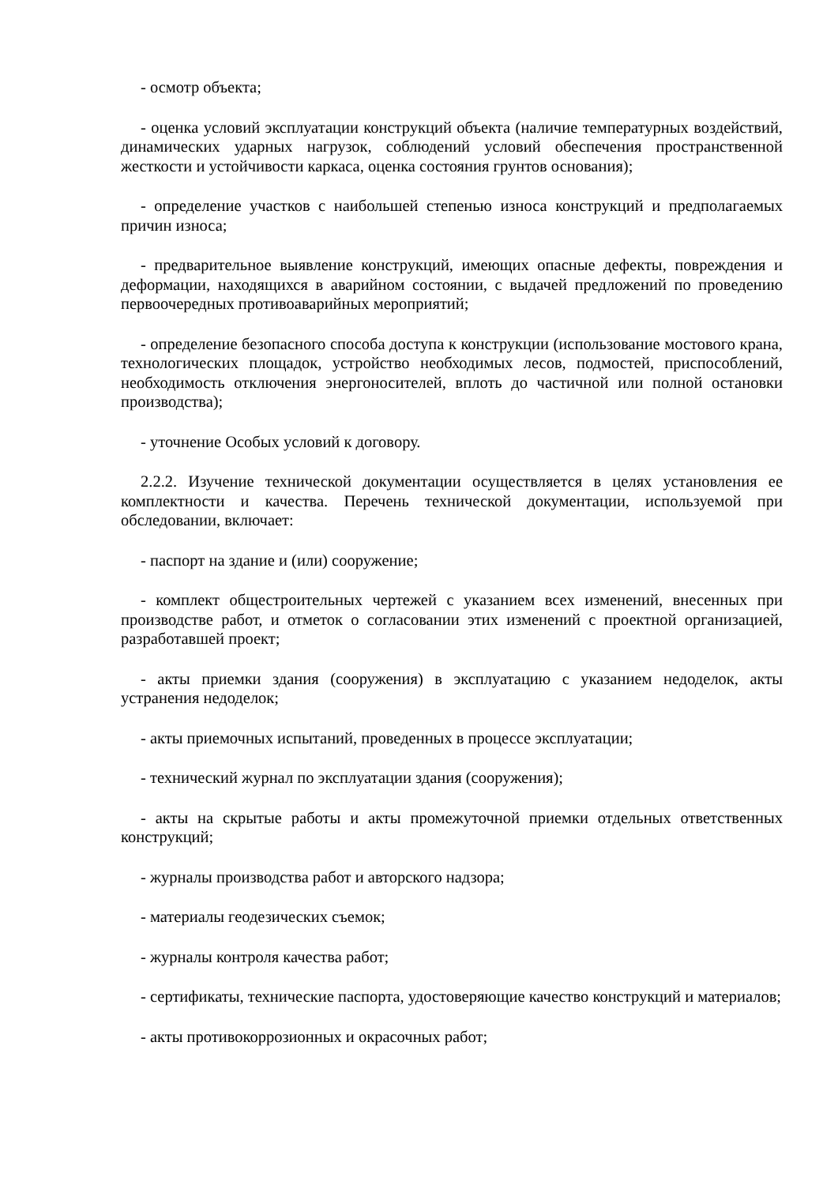- осмотр объекта;
- оценка условий эксплуатации конструкций объекта (наличие температурных воздействий, динамических ударных нагрузок, соблюдений условий обеспечения пространственной жесткости и устойчивости каркаса, оценка состояния грунтов основания);
- определение участков с наибольшей степенью износа конструкций и предполагаемых причин износа;
- предварительное выявление конструкций, имеющих опасные дефекты, повреждения и деформации, находящихся в аварийном состоянии, с выдачей предложений по проведению первоочередных противоаварийных мероприятий;
- определение безопасного способа доступа к конструкции (использование мостового крана, технологических площадок, устройство необходимых лесов, подмостей, приспособлений, необходимость отключения энергоносителей, вплоть до частичной или полной остановки производства);
- уточнение Особых условий к договору.
2.2.2. Изучение технической документации осуществляется в целях установления ее комплектности и качества. Перечень технической документации, используемой при обследовании, включает:
- паспорт на здание и (или) сооружение;
- комплект общестроительных чертежей с указанием всех изменений, внесенных при производстве работ, и отметок о согласовании этих изменений с проектной организацией, разработавшей проект;
- акты приемки здания (сооружения) в эксплуатацию с указанием недоделок, акты устранения недоделок;
- акты приемочных испытаний, проведенных в процессе эксплуатации;
- технический журнал по эксплуатации здания (сооружения);
- акты на скрытые работы и акты промежуточной приемки отдельных ответственных конструкций;
- журналы производства работ и авторского надзора;
- материалы геодезических съемок;
- журналы контроля качества работ;
- сертификаты, технические паспорта, удостоверяющие качество конструкций и материалов;
- акты противокоррозионных и окрасочных работ;